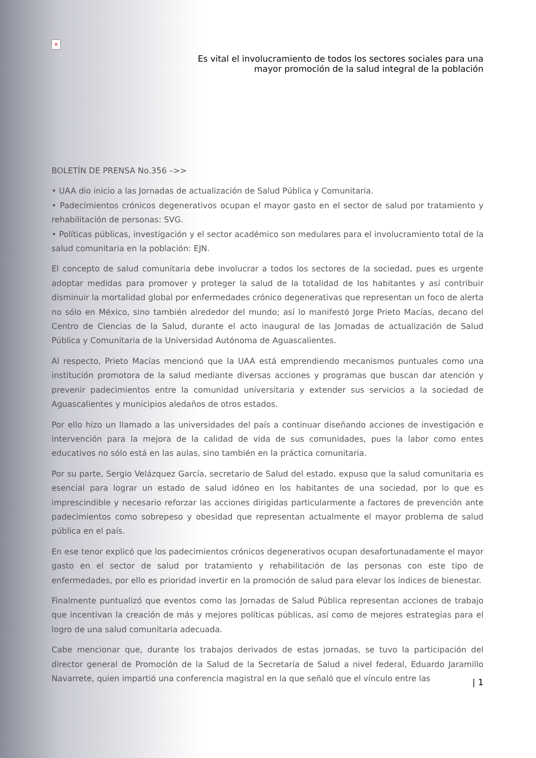×
Es vital el involucramiento de todos los sectores sociales para una
mayor promoción de la salud integral de la población
BOLETÍN DE PRENSA No.356 –>>
• UAA dio inicio a las Jornadas de actualización de Salud Pública y Comunitaria.
• Padecimientos crónicos degenerativos ocupan el mayor gasto en el sector de salud por tratamiento y rehabilitación de personas: SVG.
• Políticas públicas, investigación y el sector académico son medulares para el involucramiento total de la salud comunitaria en la población: EJN.
El concepto de salud comunitaria debe involucrar a todos los sectores de la sociedad, pues es urgente adoptar medidas para promover y proteger la salud de la totalidad de los habitantes y así contribuir disminuir la mortalidad global por enfermedades crónico degenerativas que representan un foco de alerta no sólo en México, sino también alrededor del mundo; así lo manifestó Jorge Prieto Macías, decano del Centro de Ciencias de la Salud, durante el acto inaugural de las Jornadas de actualización de Salud Pública y Comunitaria de la Universidad Autónoma de Aguascalientes.
Al respecto, Prieto Macías mencionó que la UAA está emprendiendo mecanismos puntuales como una institución promotora de la salud mediante diversas acciones y programas que buscan dar atención y prevenir padecimientos entre la comunidad universitaria y extender sus servicios a la sociedad de Aguascalientes y municipios aledaños de otros estados.
Por ello hizo un llamado a las universidades del país a continuar diseñando acciones de investigación e intervención para la mejora de la calidad de vida de sus comunidades, pues la labor como entes educativos no sólo está en las aulas, sino también en la práctica comunitaria.
Por su parte, Sergio Velázquez García, secretario de Salud del estado, expuso que la salud comunitaria es esencial para lograr un estado de salud idóneo en los habitantes de una sociedad, por lo que es imprescindible y necesario reforzar las acciones dirigidas particularmente a factores de prevención ante padecimientos como sobrepeso y obesidad que representan actualmente el mayor problema de salud pública en el país.
En ese tenor explicó que los padecimientos crónicos degenerativos ocupan desafortunadamente el mayor gasto en el sector de salud por tratamiento y rehabilitación de las personas con este tipo de enfermedades, por ello es prioridad invertir en la promoción de salud para elevar los índices de bienestar.
Finalmente puntualizó que eventos como las Jornadas de Salud Pública representan acciones de trabajo que incentivan la creación de más y mejores políticas públicas, así como de mejores estrategias para el logro de una salud comunitaria adecuada.
Cabe mencionar que, durante los trabajos derivados de estas jornadas, se tuvo la participación del director general de Promoción de la Salud de la Secretaría de Salud a nivel federal, Eduardo Jaramillo Navarrete, quien impartió una conferencia magistral en la que señaló que el vínculo entre las
| 1